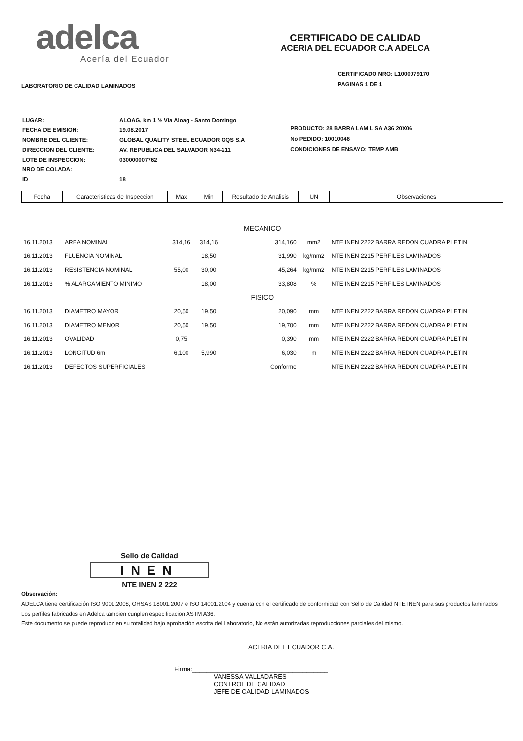adelca
Acería del Ecuador
CERTIFICADO DE CALIDAD
ACERIA DEL ECUADOR C.A ADELCA
LABORATORIO DE CALIDAD LAMINADOS
CERTIFICADO NRO: L1000079170
PAGINAS 1 DE 1
| LUGAR: | ALOAG, km 1 ½ Vía Aloag - Santo Domingo |
| FECHA DE EMISION: | 19.08.2017 |
| NOMBRE DEL CLIENTE: | GLOBAL QUALITY STEEL ECUADOR GQS S.A |
| DIRECCION DEL CLIENTE: | AV. REPUBLICA DEL SALVADOR N34-211 |
| LOTE DE INSPECCION: | 030000007762 |
| NRO DE COLADA: | |
| ID | 18 |
PRODUCTO: 28 BARRA LAM LISA A36 20X06
No PEDIDO: 10010046
CONDICIONES DE ENSAYO: TEMP AMB
| Fecha | Caracteristicas de Inspeccion | Max | Min | Resultado de Analisis | UN | Observaciones |
| --- | --- | --- | --- | --- | --- | --- |
| MECANICO | | | | | | |
| 16.11.2013 | AREA NOMINAL | 314,16 | 314,16 | 314,160 | mm2 | NTE INEN 2222 BARRA REDON CUADRA PLETIN |
| 16.11.2013 | FLUENCIA NOMINAL | | 18,50 | 31,990 | kg/mm2 | NTE INEN 2215 PERFILES LAMINADOS |
| 16.11.2013 | RESISTENCIA NOMINAL | 55,00 | 30,00 | 45,264 | kg/mm2 | NTE INEN 2215 PERFILES LAMINADOS |
| 16.11.2013 | % ALARGAMIENTO MINIMO | | 18,00 | 33,808 | % | NTE INEN 2215 PERFILES LAMINADOS |
| FISICO | | | | | | |
| 16.11.2013 | DIAMETRO MAYOR | 20,50 | 19,50 | 20,090 | mm | NTE INEN 2222 BARRA REDON CUADRA PLETIN |
| 16.11.2013 | DIAMETRO MENOR | 20,50 | 19,50 | 19,700 | mm | NTE INEN 2222 BARRA REDON CUADRA PLETIN |
| 16.11.2013 | OVALIDAD | 0,75 | | 0,390 | mm | NTE INEN 2222 BARRA REDON CUADRA PLETIN |
| 16.11.2013 | LONGITUD 6m | 6,100 | 5,990 | 6,030 | m | NTE INEN 2222 BARRA REDON CUADRA PLETIN |
| 16.11.2013 | DEFECTOS SUPERFICIALES | | | Conforme | | NTE INEN 2222 BARRA REDON CUADRA PLETIN |
Sello de Calidad
INEN
NTE INEN 2 222
Observación:
ADELCA tiene certificación ISO 9001:2008, OHSAS 18001:2007 e ISO 14001:2004 y cuenta con el certificado de conformidad con Sello de Calidad NTE INEN para sus productos laminados Los perfiles fabricados en Adelca tambien cunplen especificacion ASTM A36.
Este documento se puede reproducir en su totalidad bajo aprobación escrita del Laboratorio, No están autorizadas reproducciones parciales del mismo.
ACERIA DEL ECUADOR C.A.
Firma:______________________________________
VANESSA VALLADARES
CONTROL DE CALIDAD
JEFE DE CALIDAD LAMINADOS